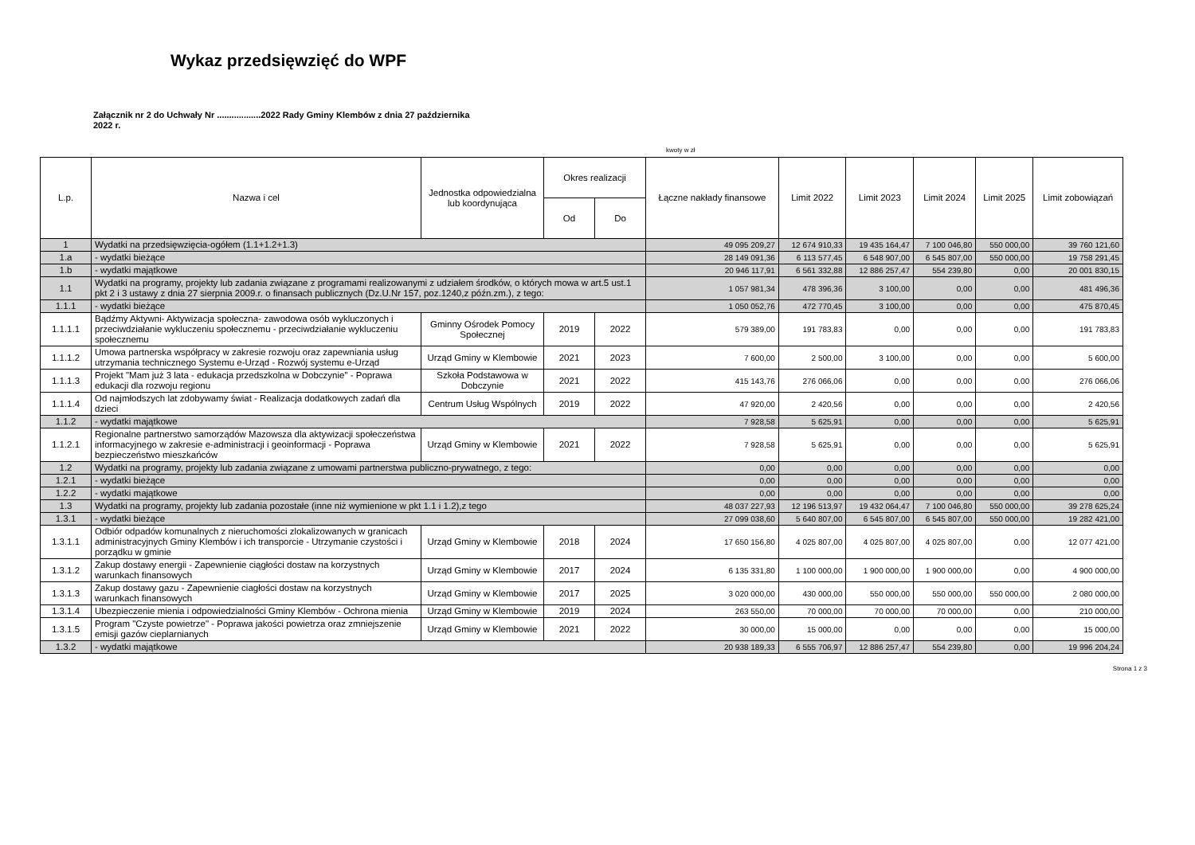Wykaz przedsięwzięć do WPF
Załącznik nr 2 do Uchwały Nr ..................2022 Rady Gminy Klembów z dnia 27 października 2022 r.
kwoty w zł
| L.p. | Nazwa i cel | Jednostka odpowiedzialna lub koordynująca | Okres realizacji | | Łączne nakłady finansowe | Limit 2022 | Limit 2023 | Limit 2024 | Limit 2025 | Limit zobowiązań |
| --- | --- | --- | --- | --- | --- | --- | --- | --- | --- | --- |
| | | | Od | Do | | | | | | |
| 1 | Wydatki na przedsięwzięcia-ogółem (1.1+1.2+1.3) | | | | 49 095 209,27 | 12 674 910,33 | 19 435 164,47 | 7 100 046,80 | 550 000,00 | 39 760 121,60 |
| 1.a | - wydatki bieżące | | | | 28 149 091,36 | 6 113 577,45 | 6 548 907,00 | 6 545 807,00 | 550 000,00 | 19 758 291,45 |
| 1.b | - wydatki majątkowe | | | | 20 946 117,91 | 6 561 332,88 | 12 886 257,47 | 554 239,80 | 0,00 | 20 001 830,15 |
| 1.1 | Wydatki na programy, projekty lub zadania związane z programami realizowanymi z udziałem środków, o których mowa w art.5 ust.1 pkt 2 i 3 ustawy z dnia 27 sierpnia 2009.r. o finansach publicznych (Dz.U.Nr 157, poz.1240,z późn.zm.), z tego: | | | | 1 057 981,34 | 478 396,36 | 3 100,00 | 0,00 | 0,00 | 481 496,36 |
| 1.1.1 | - wydatki bieżące | | | | 1 050 052,76 | 472 770,45 | 3 100,00 | 0,00 | 0,00 | 475 870,45 |
| 1.1.1.1 | Bądźmy Aktywni- Aktywizacja społeczna- zawodowa osób wykluczonych i przeciwdziałanie wykluczeniu społecznemu - przeciwdziałanie wykluczeniu społecznemu | Gminny Ośrodek Pomocy Społecznej | 2019 | 2022 | 579 389,00 | 191 783,83 | 0,00 | 0,00 | 0,00 | 191 783,83 |
| 1.1.1.2 | Umowa partnerska współpracy w zakresie rozwoju oraz zapewniania usług utrzymania technicznego Systemu e-Urząd - Rozwój systemu e-Urząd | Urząd Gminy w Klembowie | 2021 | 2023 | 7 600,00 | 2 500,00 | 3 100,00 | 0,00 | 0,00 | 5 600,00 |
| 1.1.1.3 | Projekt "Mam już 3 lata - edukacja przedszkolna w Dobczynie" - Poprawa edukacji dla rozwoju regionu | Szkoła Podstawowa w Dobczynie | 2021 | 2022 | 415 143,76 | 276 066,06 | 0,00 | 0,00 | 0,00 | 276 066,06 |
| 1.1.1.4 | Od najmłodszych lat zdobywamy świat - Realizacja dodatkowych zadań dla dzieci | Centrum Usług Wspólnych | 2019 | 2022 | 47 920,00 | 2 420,56 | 0,00 | 0,00 | 0,00 | 2 420,56 |
| 1.1.2 | - wydatki majątkowe | | | | 7 928,58 | 5 625,91 | 0,00 | 0,00 | 0,00 | 5 625,91 |
| 1.1.2.1 | Regionalne partnerstwo samorządów Mazowsza dla aktywizacji społeczeństwa informacyjnego w zakresie e-administracji i geoinformacji - Poprawa bezpieczeństwo mieszkańców | Urząd Gminy w Klembowie | 2021 | 2022 | 7 928,58 | 5 625,91 | 0,00 | 0,00 | 0,00 | 5 625,91 |
| 1.2 | Wydatki na programy, projekty lub zadania związane z umowami partnerstwa publiczno-prywatnego, z tego: | | | | 0,00 | 0,00 | 0,00 | 0,00 | 0,00 | 0,00 |
| 1.2.1 | - wydatki bieżące | | | | 0,00 | 0,00 | 0,00 | 0,00 | 0,00 | 0,00 |
| 1.2.2 | - wydatki majątkowe | | | | 0,00 | 0,00 | 0,00 | 0,00 | 0,00 | 0,00 |
| 1.3 | Wydatki na programy, projekty lub zadania pozostałe (inne niż wymienione w pkt 1.1 i 1.2),z tego | | | | 48 037 227,93 | 12 196 513,97 | 19 432 064,47 | 7 100 046,80 | 550 000,00 | 39 278 625,24 |
| 1.3.1 | - wydatki bieżące | | | | 27 099 038,60 | 5 640 807,00 | 6 545 807,00 | 6 545 807,00 | 550 000,00 | 19 282 421,00 |
| 1.3.1.1 | Odbiór odpadów komunalnych z nieruchomości zlokalizowanych w granicach administracyjnych Gminy Klembów i ich transporcie - Utrzymanie czystości i porządku w gminie | Urząd Gminy w Klembowie | 2018 | 2024 | 17 650 156,80 | 4 025 807,00 | 4 025 807,00 | 4 025 807,00 | 0,00 | 12 077 421,00 |
| 1.3.1.2 | Zakup dostawy energii - Zapewnienie ciągłości dostaw na korzystnych warunkach finansowych | Urząd Gminy w Klembowie | 2017 | 2024 | 6 135 331,80 | 1 100 000,00 | 1 900 000,00 | 1 900 000,00 | 0,00 | 4 900 000,00 |
| 1.3.1.3 | Zakup dostawy gazu - Zapewnienie ciagłości dostaw na korzystnych warunkach finansowych | Urząd Gminy w Klembowie | 2017 | 2025 | 3 020 000,00 | 430 000,00 | 550 000,00 | 550 000,00 | 550 000,00 | 2 080 000,00 |
| 1.3.1.4 | Ubezpieczenie mienia i odpowiedzialności Gminy Klembów - Ochrona mienia | Urząd Gminy w Klembowie | 2019 | 2024 | 263 550,00 | 70 000,00 | 70 000,00 | 70 000,00 | 0,00 | 210 000,00 |
| 1.3.1.5 | Program "Czyste powietrze" - Poprawa jakości powietrza oraz zmniejszenie emisji gazów cieplarnianych | Urząd Gminy w Klembowie | 2021 | 2022 | 30 000,00 | 15 000,00 | 0,00 | 0,00 | 0,00 | 15 000,00 |
| 1.3.2 | - wydatki majątkowe | | | | 20 938 189,33 | 6 555 706,97 | 12 886 257,47 | 554 239,80 | 0,00 | 19 996 204,24 |
Strona 1 z 3